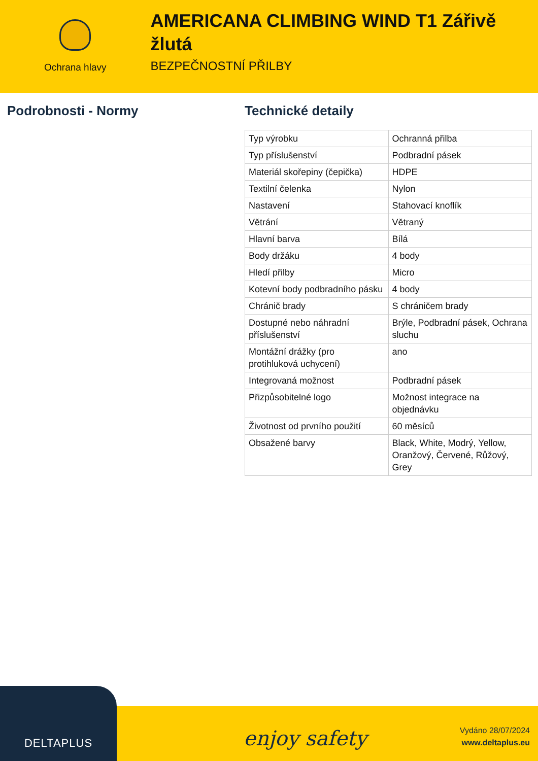Ochrana hlavy
AMERICANA CLIMBING WIND T1 Zářivě žlutá
BEZPEČNOSTNÍ PŘILBY
Podrobnosti - Normy Technické detaily
| Typ výrobku | Ochranná přilba |
| Typ příslušenství | Podbradní pásek |
| Materiál skořepiny (čepička) | HDPE |
| Textilní čelenka | Nylon |
| Nastavení | Stahovací knoflík |
| Větrání | Větraný |
| Hlavní barva | Bílá |
| Body držáku | 4 body |
| Hledí přilby | Micro |
| Kotevní body podbradního pásku | 4 body |
| Chránič brady | S chráničem brady |
| Dostupné nebo náhradní příslušenství | Brýle, Podbradní pásek, Ochrana sluchu |
| Montážní drážky (pro protihluková uchycení) | ano |
| Integrovaná možnost | Podbradní pásek |
| Přizpůsobitelné logo | Možnost integrace na objednávku |
| Životnost od prvního použití | 60 měsíců |
| Obsažené barvy | Black, White, Modrý, Yellow, Oranžový, Červené, Růžový, Grey |
DELTAPLUS
enjoy safety
Vydáno 28/07/2024
www.deltaplus.eu